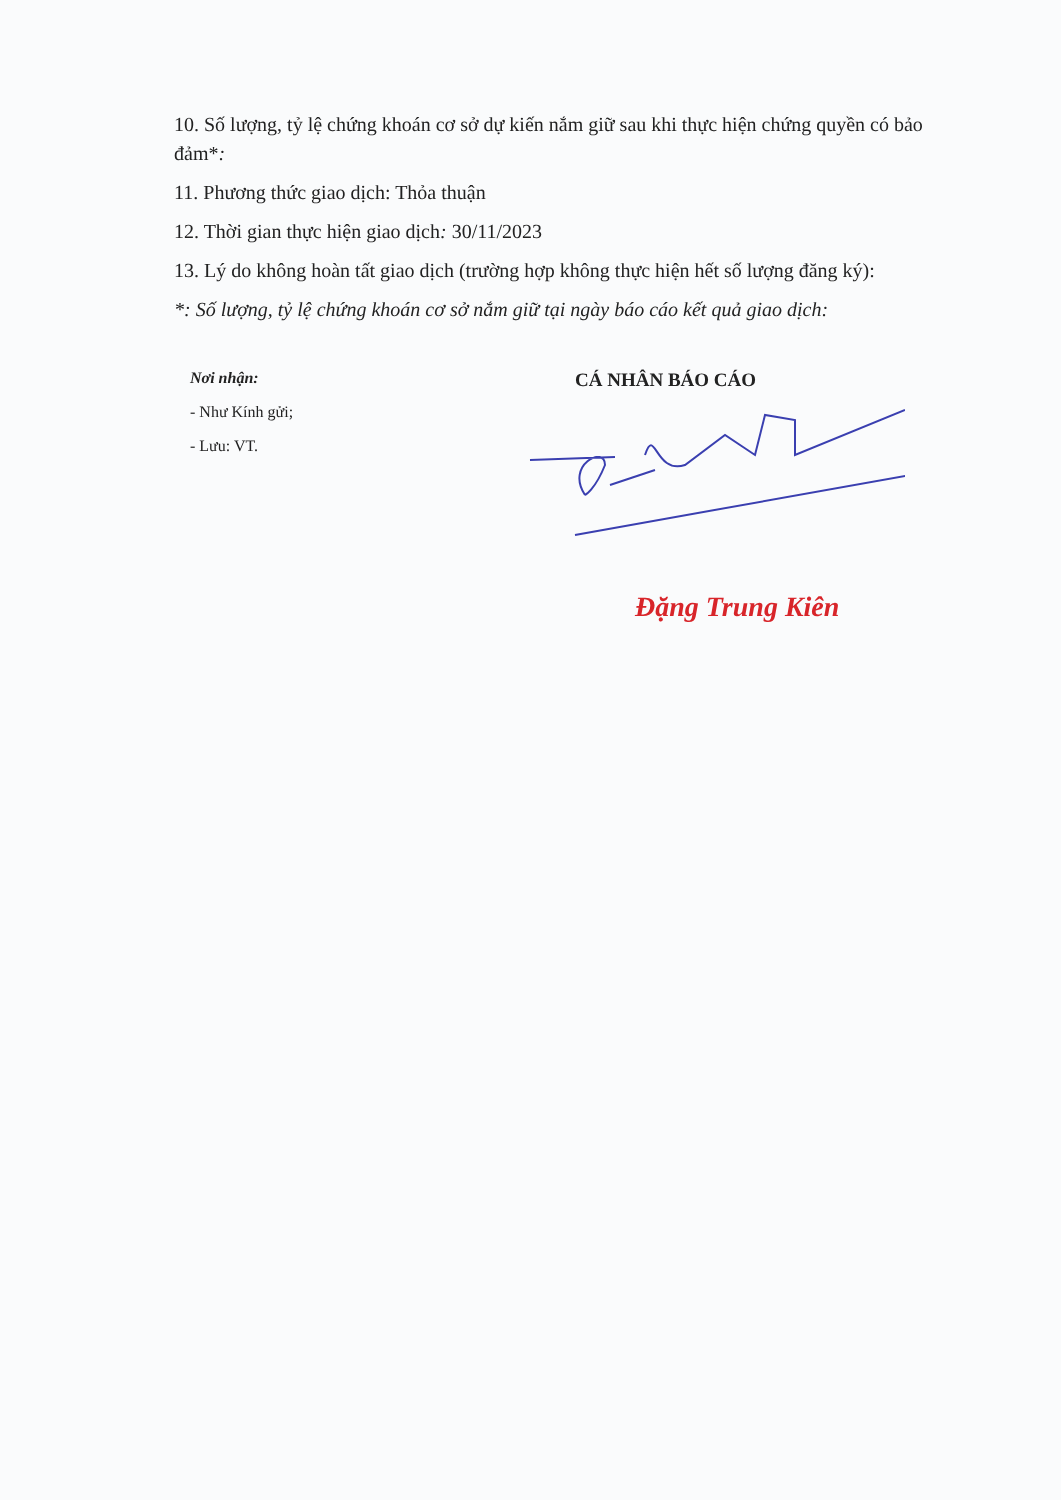10. Số lượng, tỷ lệ chứng khoán cơ sở dự kiến nắm giữ sau khi thực hiện chứng quyền có bảo đảm*:
11. Phương thức giao dịch: Thỏa thuận
12. Thời gian thực hiện giao dịch: 30/11/2023
13. Lý do không hoàn tất giao dịch (trường hợp không thực hiện hết số lượng đăng ký):
*: Số lượng, tỷ lệ chứng khoán cơ sở nắm giữ tại ngày báo cáo kết quả giao dịch:
Nơi nhận:
- Như Kính gửi;
- Lưu: VT.
CÁ NHÂN BÁO CÁO
Đặng Trung Kiên